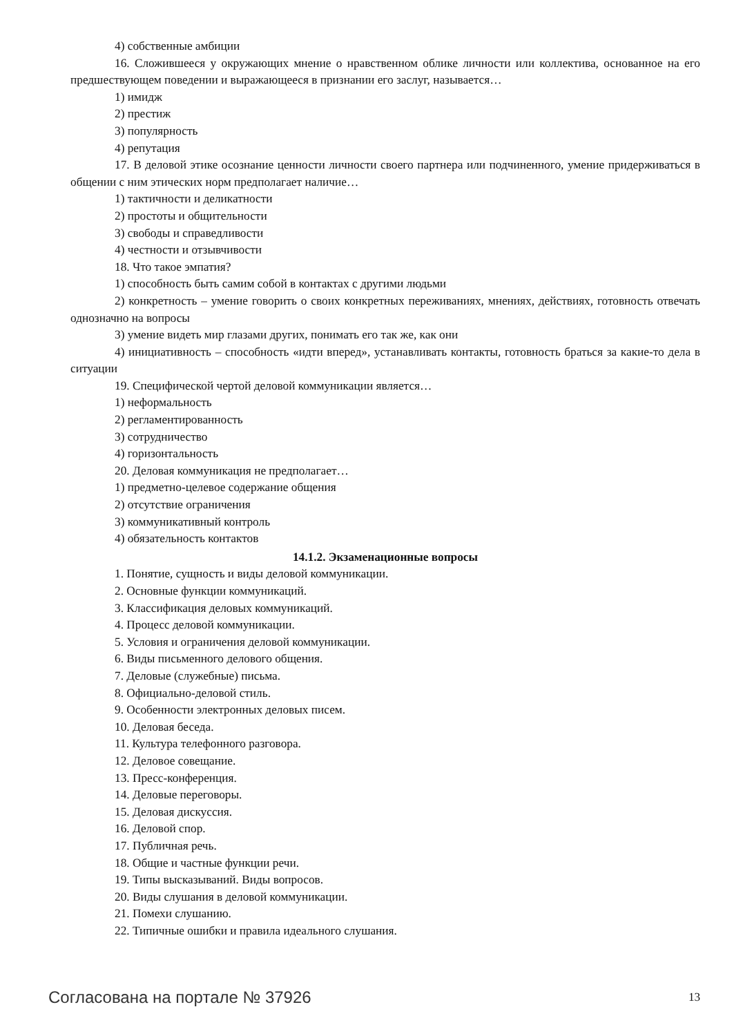4) собственные амбиции
16. Сложившееся у окружающих мнение о нравственном облике личности или коллектива, основанное на его предшествующем поведении и выражающееся в признании его заслуг, называется…
1) имидж
2) престиж
3) популярность
4) репутация
17. В деловой этике осознание ценности личности своего партнера или подчиненного, умение придерживаться в общении с ним этических норм предполагает наличие…
1) тактичности и деликатности
2) простоты и общительности
3) свободы и справедливости
4) честности и отзывчивости
18. Что такое эмпатия?
1) способность быть самим собой в контактах с другими людьми
2) конкретность – умение говорить о своих конкретных переживаниях, мнениях, действиях, готовность отвечать однозначно на вопросы
3) умение видеть мир глазами других, понимать его так же, как они
4) инициативность – способность «идти вперед», устанавливать контакты, готовность браться за какие-то дела в ситуации
19. Специфической чертой деловой коммуникации является…
1) неформальность
2) регламентированность
3) сотрудничество
4) горизонтальность
20. Деловая коммуникация не предполагает…
1) предметно-целевое содержание общения
2) отсутствие ограничения
3) коммуникативный контроль
4) обязательность контактов
14.1.2. Экзаменационные вопросы
1. Понятие, сущность и виды деловой коммуникации.
2. Основные функции коммуникаций.
3. Классификация деловых коммуникаций.
4. Процесс деловой коммуникации.
5. Условия и ограничения деловой коммуникации.
6. Виды письменного делового общения.
7. Деловые (служебные) письма.
8. Официально-деловой стиль.
9. Особенности электронных деловых писем.
10. Деловая беседа.
11. Культура телефонного разговора.
12. Деловое совещание.
13. Пресс-конференция.
14. Деловые переговоры.
15. Деловая дискуссия.
16. Деловой спор.
17. Публичная речь.
18. Общие и частные функции речи.
19. Типы высказываний. Виды вопросов.
20. Виды слушания в деловой коммуникации.
21. Помехи слушанию.
22. Типичные ошибки и правила идеального слушания.
Согласована на портале № 37926 13